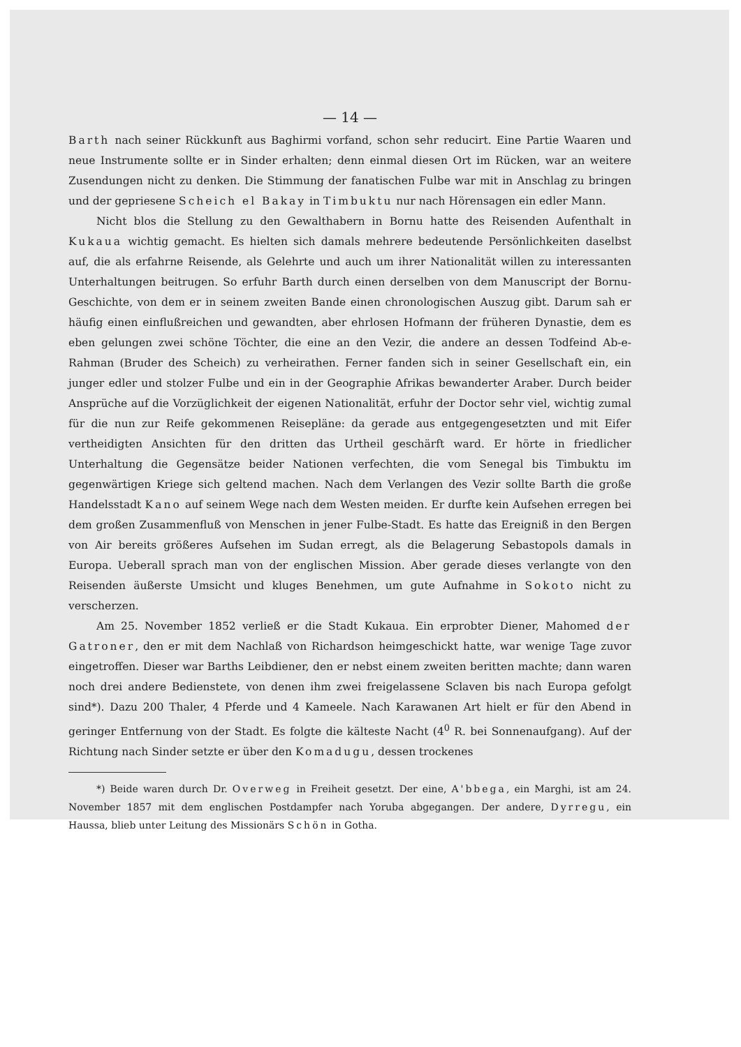— 14 —
Barth nach seiner Rückkunft aus Baghirmi vorfand, schon sehr reducirt. Eine Partie Waaren und neue Instrumente sollte er in Sinder erhalten; denn einmal diesen Ort im Rücken, war an weitere Zusendungen nicht zu denken. Die Stimmung der fanatischen Fulbe war mit in Anschlag zu bringen und der gepriesene Scheich el Bakay in Timbuktu nur nach Hörensagen ein edler Mann.
Nicht blos die Stellung zu den Gewalthabern in Bornu hatte des Reisenden Aufenthalt in Kukaua wichtig gemacht. Es hielten sich damals mehrere bedeutende Persönlichkeiten daselbst auf, die als erfahrne Reisende, als Gelehrte und auch um ihrer Nationalität willen zu interessanten Unterhaltungen beitrugen. So erfuhr Barth durch einen derselben von dem Manuscript der Bornu-Geschichte, von dem er in seinem zweiten Bande einen chronologischen Auszug gibt. Darum sah er häufig einen einflußreichen und gewandten, aber ehrlosen Hofmann der früheren Dynastie, dem es eben gelungen zwei schöne Töchter, die eine an den Vezir, die andere an dessen Todfeind Ab-e-Rahman (Bruder des Scheich) zu verheirathen. Ferner fanden sich in seiner Gesellschaft ein, ein junger edler und stolzer Fulbe und ein in der Geographie Afrikas bewanderter Araber. Durch beider Ansprüche auf die Vorzüglichkeit der eigenen Nationalität, erfuhr der Doctor sehr viel, wichtig zumal für die nun zur Reife gekommenen Reisepläne: da gerade aus entgegengesetzten und mit Eifer vertheidigten Ansichten für den dritten das Urtheil geschärft ward. Er hörte in friedlicher Unterhaltung die Gegensätze beider Nationen verfechten, die vom Senegal bis Timbuktu im gegenwärtigen Kriege sich geltend machen. Nach dem Verlangen des Vezir sollte Barth die große Handelsstadt Kano auf seinem Wege nach dem Westen meiden. Er durfte kein Aufsehen erregen bei dem großen Zusammenfluß von Menschen in jener Fulbe-Stadt. Es hatte das Ereigniß in den Bergen von Air bereits größeres Aufsehen im Sudan erregt, als die Belagerung Sebastopols damals in Europa. Ueberall sprach man von der englischen Mission. Aber gerade dieses verlangte von den Reisenden äußerste Umsicht und kluges Benehmen, um gute Aufnahme in Sokoto nicht zu verscherzen.
Am 25. November 1852 verließ er die Stadt Kukaua. Ein erprobter Diener, Mahomed der Gatroner, den er mit dem Nachlaß von Richardson heimgeschickt hatte, war wenige Tage zuvor eingetroffen. Dieser war Barths Leibdiener, den er nebst einem zweiten beritten machte; dann waren noch drei andere Bedienstete, von denen ihm zwei freigelassene Sclaven bis nach Europa gefolgt sind*). Dazu 200 Thaler, 4 Pferde und 4 Kameele. Nach Karawanen Art hielt er für den Abend in geringer Entfernung von der Stadt. Es folgte die kälteste Nacht (4<sup>0</sup> R. bei Sonnenaufgang). Auf der Richtung nach Sinder setzte er über den Komadugu, dessen trockenes
*) Beide waren durch Dr. Overweg in Freiheit gesetzt. Der eine, A'bbega, ein Marghi, ist am 24. November 1857 mit dem englischen Postdampfer nach Yoruba abgegangen. Der andere, Dyrregu, ein Haussa, blieb unter Leitung des Missionärs Schön in Gotha.